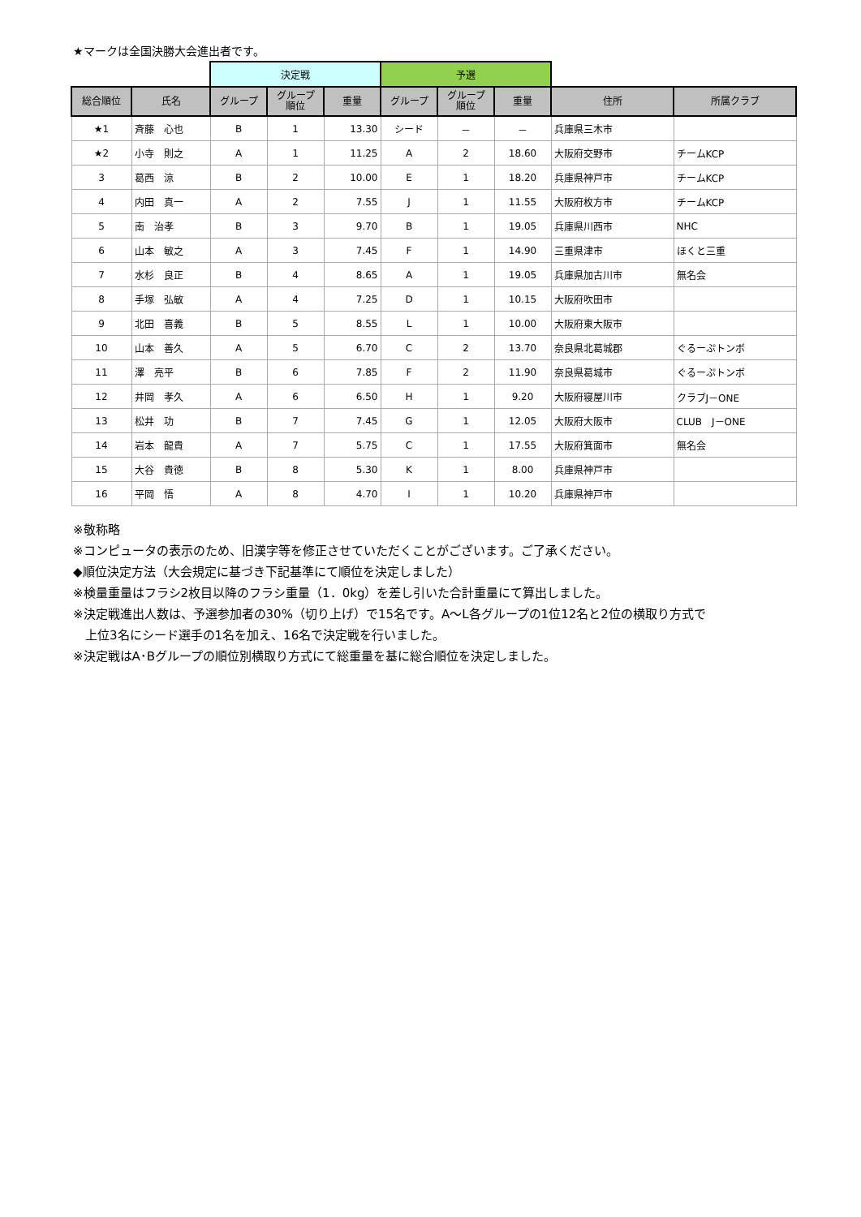★マークは全国決勝大会進出者です。
| | | 決定戦 | | | 予選 | | | | |
| 総合順位 | 氏名 | グループ | グループ 順位 | 重量 | グループ | グループ 順位 | 重量 | 住所 | 所属クラブ |
| ★1 | 斉藤 心也 | B | 1 | 13.30 | シード | － | － | 兵庫県三木市 | |
| ★2 | 小寺 則之 | A | 1 | 11.25 | A | 2 | 18.60 | 大阪府交野市 | チームKCP |
| 3 | 葛西 涼 | B | 2 | 10.00 | E | 1 | 18.20 | 兵庫県神戸市 | チームKCP |
| 4 | 内田 真一 | A | 2 | 7.55 | J | 1 | 11.55 | 大阪府枚方市 | チームKCP |
| 5 | 南 治孝 | B | 3 | 9.70 | B | 1 | 19.05 | 兵庫県川西市 | NHC |
| 6 | 山本 敏之 | A | 3 | 7.45 | F | 1 | 14.90 | 三重県津市 | ほくと三重 |
| 7 | 水杉 良正 | B | 4 | 8.65 | A | 1 | 19.05 | 兵庫県加古川市 | 無名会 |
| 8 | 手塚 弘敏 | A | 4 | 7.25 | D | 1 | 10.15 | 大阪府吹田市 | |
| 9 | 北田 喜義 | B | 5 | 8.55 | L | 1 | 10.00 | 大阪府東大阪市 | |
| 10 | 山本 善久 | A | 5 | 6.70 | C | 2 | 13.70 | 奈良県北葛城郡 | ぐるーぷトンボ |
| 11 | 澤 亮平 | B | 6 | 7.85 | F | 2 | 11.90 | 奈良県葛城市 | ぐるーぷトンボ |
| 12 | 井岡 孝久 | A | 6 | 6.50 | H | 1 | 9.20 | 大阪府寝屋川市 | クラブJ－ONE |
| 13 | 松井 功 | B | 7 | 7.45 | G | 1 | 12.05 | 大阪府大阪市 | CLUB J－ONE |
| 14 | 岩本 龍貴 | A | 7 | 5.75 | C | 1 | 17.55 | 大阪府箕面市 | 無名会 |
| 15 | 大谷 貴徳 | B | 8 | 5.30 | K | 1 | 8.00 | 兵庫県神戸市 | |
| 16 | 平岡 悟 | A | 8 | 4.70 | I | 1 | 10.20 | 兵庫県神戸市 | |
※敬称略
※コンピュータの表示のため、旧漢字等を修正させていただくことがございます。ご了承ください。
◆順位決定方法（大会規定に基づき下記基準にて順位を決定しました）
※検量重量はフラシ2枚目以降のフラシ重量（1．0kg）を差し引いた合計重量にて算出しました。
※決定戦進出人数は、予選参加者の30%（切り上げ）で15名です。A～L各グループの1位12名と2位の横取り方式で
　上位3名にシード選手の1名を加え、16名で決定戦を行いました。
※決定戦はA･Bグループの順位別横取り方式にて総重量を基に総合順位を決定しました。